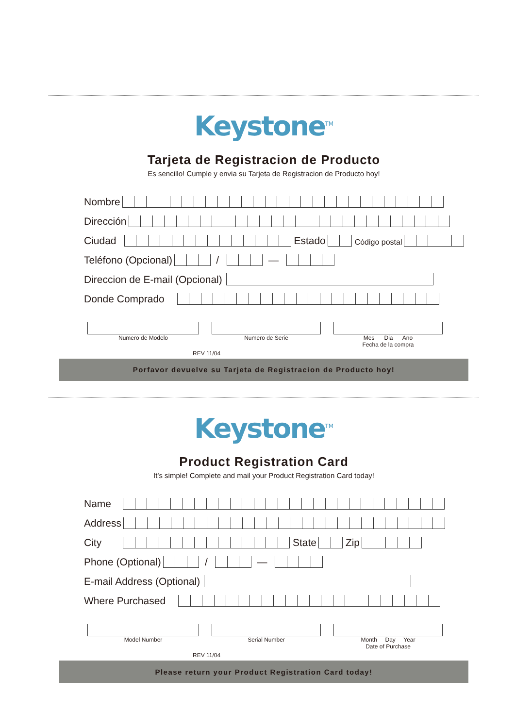Keystone<sup>TM</sup>
Tarjeta de Registracion de Producto
Es sencillo! Cumple y envia su Tarjeta de Registracion de Producto hoy!
Nombre
Dirección
Ciudad
Estado
Código postal
Teléfono (Opcional)
/
—
Direccion de E-mail (Opcional)
Donde Comprado
Numero de Modelo Numero de Serie Mes Dia Ano
Fecha de la compra
REV 11/04
Porfavor devuelve su Tarjeta de Registracion de Producto hoy!
Keystone<sup>TM</sup>
Product Registration Card
It’s simple! Complete and mail your Product Registration Card today!
Name
Address
City
State
Zip
Phone (Optional)
/
—
E-mail Address (Optional)
Where Purchased
Model Number Serial Number Month Day Year
Date of Purchase
REV 11/04
Please return your Product Registration Card today!